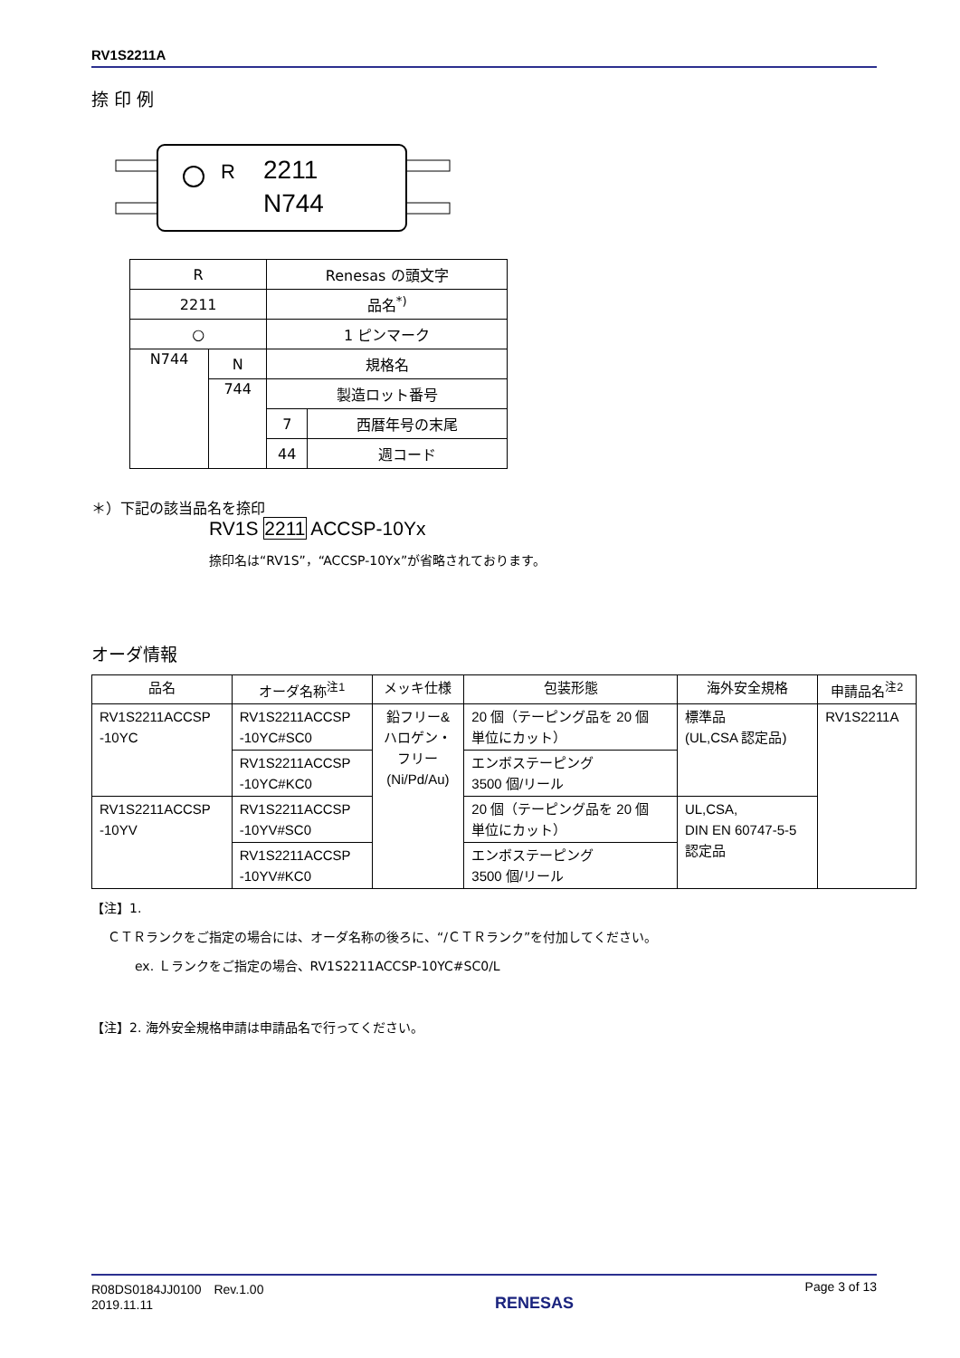RV1S2211A
捺 印 例
R
2211
N744
| R | | Renesas の頭文字 | |
| 2211 | | 品名<sup>*)</sup> | |
| ○ | | 1 ピンマーク | |
| N744 | N | 規格名 | |
| | 744 | 製造ロット番号 | |
| | | 7 | 西暦年号の末尾 |
| | | 44 | 週コード |
＊）下記の該当品名を捺印
RV1S 2211 ACCSP-10Yx
捺印名は“RV1S”，“ACCSP-10Yx”が省略されております。
オーダ情報
| 品名 | オーダ名称<sup>注1</sup> | メッキ仕様 | 包装形態 | 海外安全規格 | 申請品名<sup>注2</sup> |
| --- | --- | --- | --- | --- | --- |
| RV1S2211ACCSP -10YC | RV1S2211ACCSP -10YC#SC0 | 鉛フリー& ハロゲン・ フリー (Ni/Pd/Au) | 20 個（テーピング品を 20 個 単位にカット） | 標準品 (UL,CSA 認定品) | RV1S2211A |
| | RV1S2211ACCSP -10YC#KC0 | | エンボステーピング 3500 個/リール | | |
| RV1S2211ACCSP -10YV | RV1S2211ACCSP -10YV#SC0 | | 20 個（テーピング品を 20 個 単位にカット） | UL,CSA, DIN EN 60747-5-5 認定品 | |
| | RV1S2211ACCSP -10YV#KC0 | | エンボステーピング 3500 個/リール | | |
【注】1.
ＣＴＲランクをご指定の場合には、オーダ名称の後ろに、“/ＣＴＲランク”を付加してください。
ex. Ｌランクをご指定の場合、RV1S2211ACCSP-10YC#SC0/L
【注】2. 海外安全規格申請は申請品名で行ってください。
R08DS0184JJ0100　Rev.1.00
2019.11.11
RENESAS
Page 3 of 13